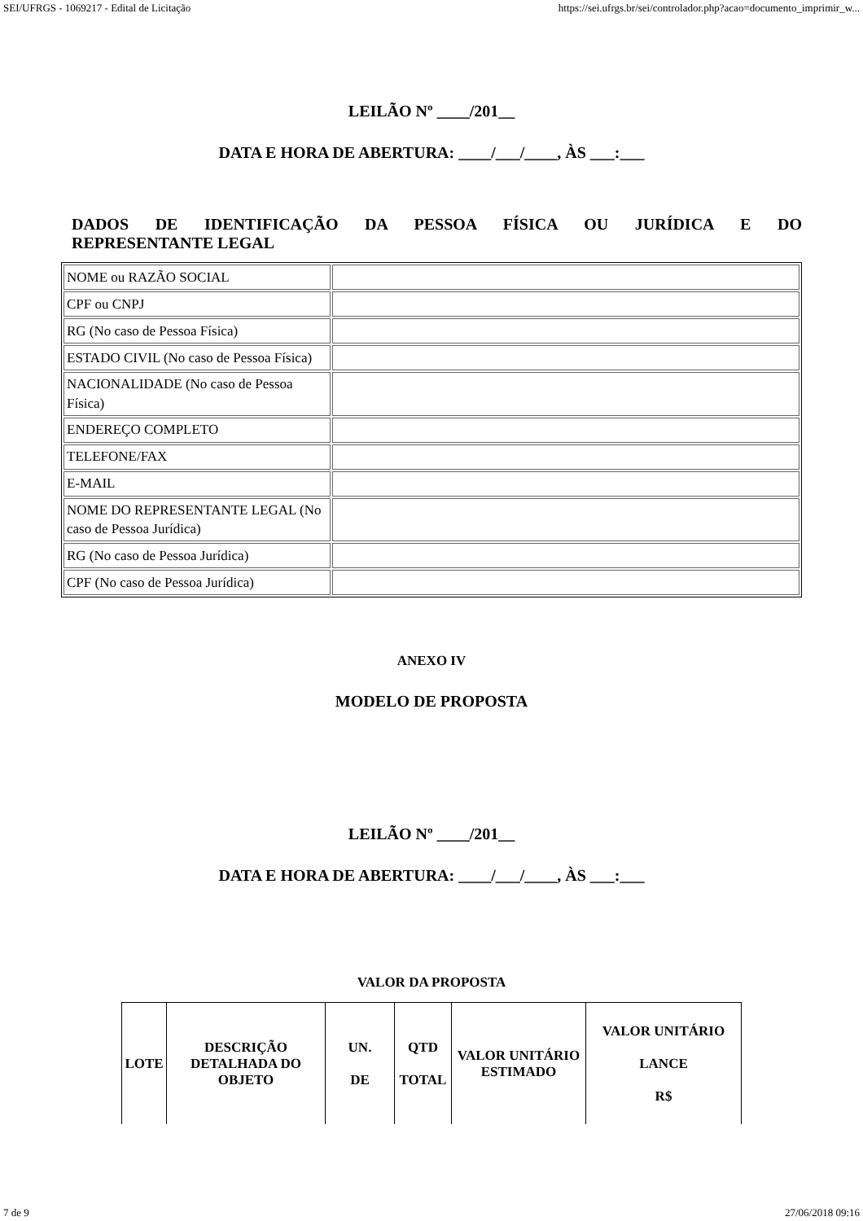SEI/UFRGS - 1069217 - Edital de Licitação https://sei.ufrgs.br/sei/controlador.php?acao=documento_imprimir_w...
LEILÃO Nº ____/201__
DATA E HORA DE ABERTURA: ____/___/____, ÀS ___:___
DADOS DE IDENTIFICAÇÃO DA PESSOA FÍSICA OU JURÍDICA E DO REPRESENTANTE LEGAL
| NOME ou RAZÃO SOCIAL | |
| CPF ou CNPJ | |
| RG (No caso de Pessoa Física) | |
| ESTADO CIVIL (No caso de Pessoa Física) | |
| NACIONALIDADE (No caso de Pessoa Física) | |
| ENDEREÇO COMPLETO | |
| TELEFONE/FAX | |
| E-MAIL | |
| NOME DO REPRESENTANTE LEGAL (No caso de Pessoa Jurídica) | |
| RG (No caso de Pessoa Jurídica) | |
| CPF (No caso de Pessoa Jurídica) | |
ANEXO IV
MODELO DE PROPOSTA
LEILÃO Nº ____/201__
DATA E HORA DE ABERTURA: ____/___/____, ÀS ___:___
VALOR DA PROPOSTA
| LOTE | DESCRIÇÃO DETALHADA DO OBJETO | UN. DE | QTD TOTAL | VALOR UNITÁRIO ESTIMADO | VALOR UNITÁRIO LANCE R$ |
| --- | --- | --- | --- | --- | --- |
7 de 9 27/06/2018 09:16